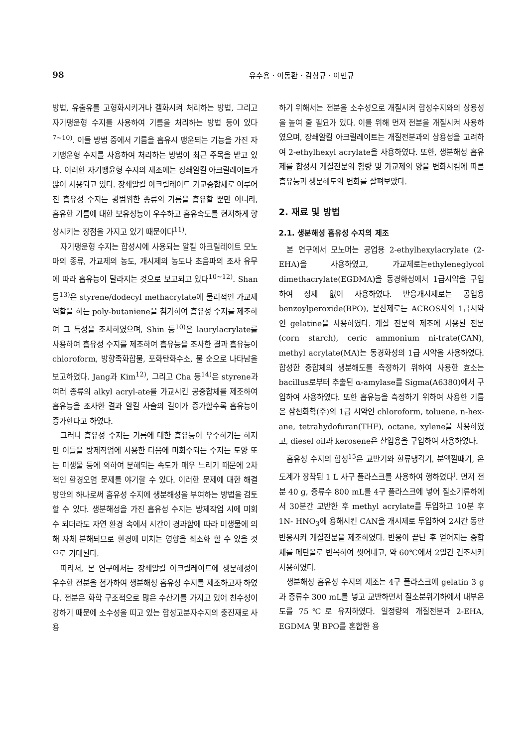98 유수용 · 이동환 · 감상규 · 이민규
방법, 유출유를 고형화시키거나 겔화시켜 처리하는 방법, 그리고 자기팽윤형 수지를 사용하여 기름을 처리하는 방법 등이 있다<sup>7~10)</sup>. 이들 방법 중에서 기름을 흡유시 팽윤되는 기능을 가진 자기팽윤형 수지를 사용하여 처리하는 방법이 최근 주목을 받고 있다. 이러한 자기팽윤형 수지의 제조에는 장쇄알킬 아크릴레이트가 많이 사용되고 있다. 장쇄알킬 아크릴레이트 가교중합체로 이루어진 흡유성 수지는 광범위한 종류의 기름을 흡유할 뿐만 아니라, 흡유한 기름에 대한 보유성능이 우수하고 흡유속도를 현저하게 향상시키는 장점을 가지고 있기 때문이다<sup>11)</sup>.
자기팽윤형 수지는 합성시에 사용되는 알킬 아크릴레이트 모노마의 종류, 가교제의 농도, 개시제의 농도나 초음파의 조사 유무에 따라 흡유능이 달라지는 것으로 보고되고 있다<sup>10~12)</sup>. Shan 등<sup>13)</sup>은 styrene/dodecyl methacrylate에 물리적인 가교제 역할을 하는 poly-butaniene을 첨가하여 흡유성 수지를 제조하여 그 특성을 조사하였으며, Shin 등<sup>10)</sup>은 laurylacrylate를 사용하여 흡유성 수지를 제조하여 흡유능을 조사한 결과 흡유능이 chloroform, 방향족화합물, 포화탄화수소, 물 순으로 나타남을 보고하였다. Jang과 Kim<sup>12)</sup>, 그리고 Cha 등<sup>14)</sup>은 styrene과 여러 종류의 alkyl acryl-ate를 가교시킨 공중합체를 제조하여 흡유능을 조사한 결과 알킬 사슬의 길이가 증가할수록 흡유능이 증가한다고 하였다.
그러나 흡유성 수지는 기름에 대한 흡유능이 우수하기는 하지만 이들을 방제작업에 사용한 다음에 미회수되는 수지는 토양 또는 미생물 등에 의하여 분해되는 속도가 매우 느리기 때문에 2차적인 환경오염 문제를 야기할 수 있다. 이러한 문제에 대한 해결방안의 하나로써 흡유성 수지에 생분해성을 부여하는 방법을 검토할 수 있다. 생분해성을 가진 흡유성 수지는 방제작업 시에 미회수 되더라도 자연 환경 속에서 시간이 경과함에 따라 미생물에 의해 자체 분해되므로 환경에 미치는 영향을 최소화 할 수 있을 것으로 기대된다.
따라서, 본 연구에서는 장쇄알킬 아크릴레이트에 생분해성이 우수한 전분을 첨가하여 생분해성 흡유성 수지를 제조하고자 하였다. 전분은 화학 구조적으로 많은 수산기를 가지고 있어 친수성이 강하기 때문에 소수성을 띠고 있는 합성고분자수지의 충진재로 사용
하기 위해서는 전분을 소수성으로 개질시켜 합성수지와의 상용성을 높여 줄 필요가 있다. 이를 위해 먼저 전분을 개질시켜 사용하였으며, 장쇄알킬 아크릴레이트는 개질전분과의 상용성을 고려하여 2-ethylhexyl acrylate을 사용하였다. 또한, 생분해성 흡유제를 합성시 개질전분의 함량 및 가교제의 양을 변화시킴에 따른 흡유능과 생분해도의 변화를 살펴보았다.
2. 재료 및 방법
2.1. 생분해성 흡유성 수지의 제조
본 연구에서 모노머는 공업용 2-ethylhexylacrylate (2-EHA)을 사용하였고, 가교제로는ethyleneglycol dimethacrylate(EGDMA)을 동경화성에서 1급시약을 구입하여 정제 없이 사용하였다. 반응개시제로는 공업용 benzoylperoxide(BPO), 분산제로는 ACROS사의 1급시약인 gelatine을 사용하였다. 개질 전분의 제조에 사용된 전분(corn starch), ceric ammonium ni-trate(CAN), methyl acrylate(MA)는 동경화성의 1급 시약을 사용하였다. 합성한 중합체의 생분해도를 측정하기 위하여 사용한 효소는 bacillus로부터 추출된 α-amylase를 Sigma(A6380)에서 구입하여 사용하였다. 또한 흡유능을 측정하기 위하여 사용한 기름은 삼천화학(주)의 1급 시약인 chloroform, toluene, n-hex-ane, tetrahydofuran(THF), octane, xylene을 사용하였고, diesel oil과 kerosene은 산업용을 구입하여 사용하였다.
흡유성 수지의 합성<sup>15</sup>은 교반기와 환류냉각기, 분액깔때기, 온도계가 장착된 1 L 사구 플라스크를 사용하여 행하였다<sup>)</sup>. 먼저 전분 40 g, 증류수 800 mL를 4구 플라스크에 넣어 질소기류하에서 30분간 교반한 후 methyl acrylate를 투입하고 10분 후 1N- HNO<sub>3</sub>에 용해시킨 CAN을 개시제로 투입하여 2시간 동안 반응시켜 개질전분을 제조하였다. 반응이 끝난 후 얻어지는 중합체를 메탄올로 반복하여 씻어내고, 약 60℃에서 2일간 건조시켜 사용하였다.
생분해성 흡유성 수지의 제조는 4구 플라스크에 gelatin 3 g과 증류수 300 mL를 넣고 교반하면서 질소분위기하에서 내부온도를 75℃로 유지하였다. 일정량의 개질전분과 2-EHA, EGDMA 및 BPO를 혼합한 용